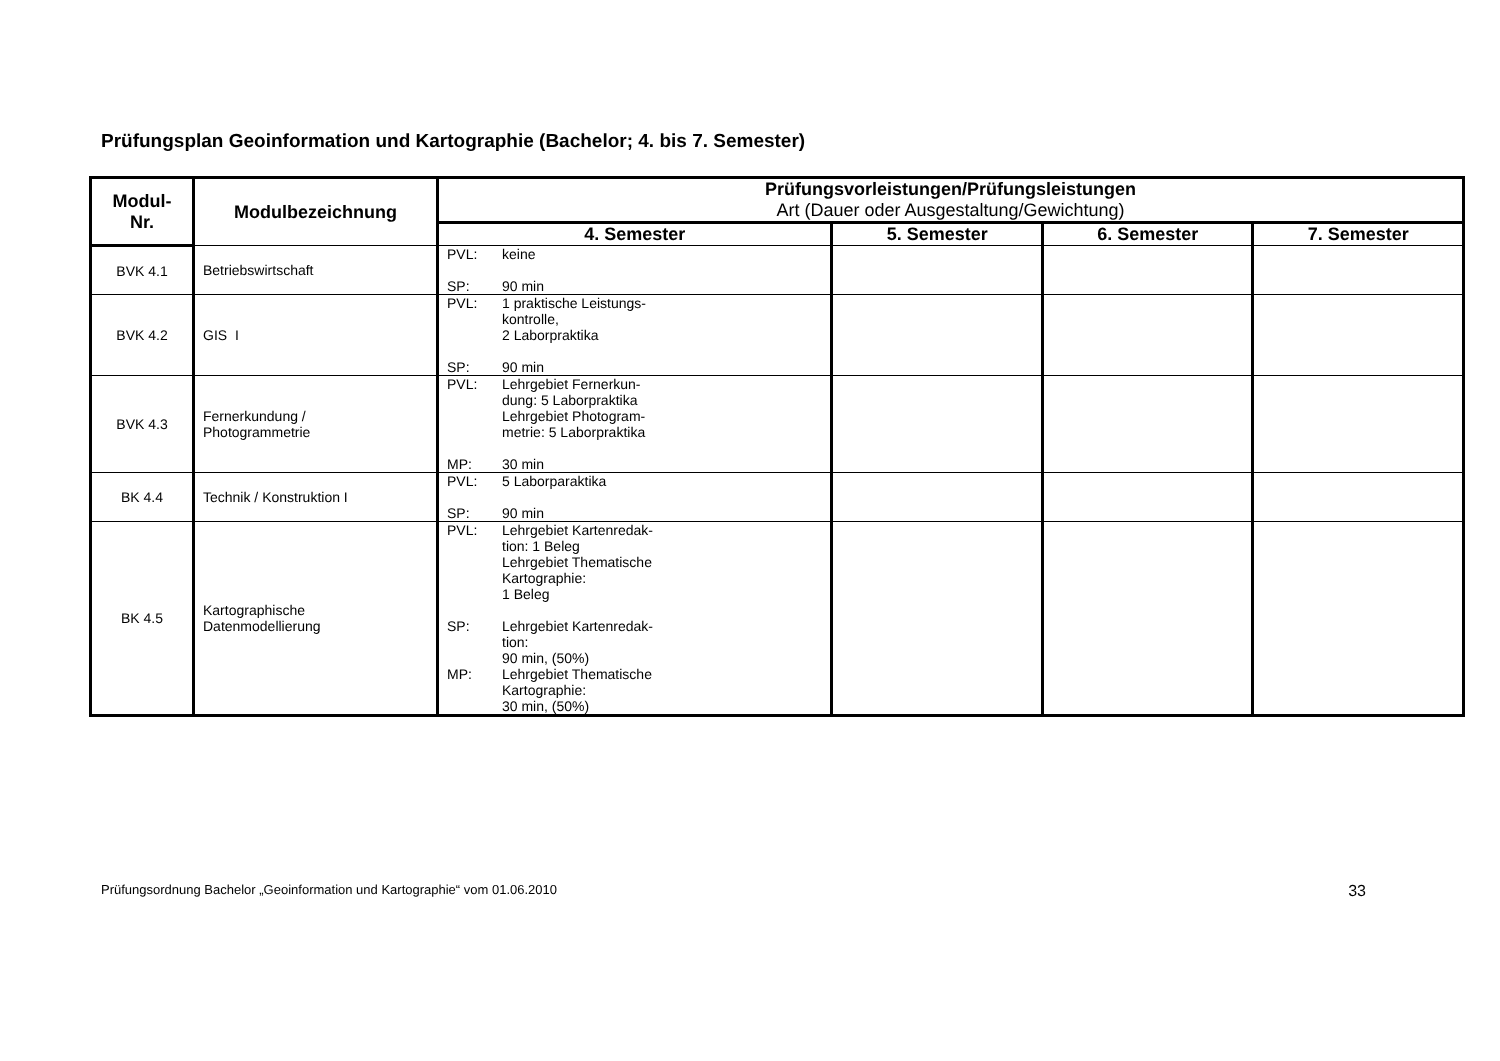Prüfungsplan Geoinformation und Kartographie (Bachelor; 4. bis 7. Semester)
| Modul- Nr. | Modulbezeichnung | Prüfungsvorleistungen/Prüfungsleistungen Art (Dauer oder Ausgestaltung/Gewichtung) | | | |
| --- | --- | --- | --- | --- | --- |
| | | 4. Semester | 5. Semester | 6. Semester | 7. Semester |
| BVK 4.1 | Betriebswirtschaft | PVL: keine SP: 90 min | | | |
| BVK 4.2 | GIS I | PVL: 1 praktische Leistungs- kontrolle, 2 Laborpraktika SP: 90 min | | | |
| BVK 4.3 | Fernerkundung / Photogrammetrie | PVL: Lehrgebiet Fernerkun- dung: 5 Laborpraktika Lehrgebiet Photogram- metrie: 5 Laborpraktika MP: 30 min | | | |
| BK 4.4 | Technik / Konstruktion I | PVL: 5 Laborparaktika SP: 90 min | | | |
| BK 4.5 | Kartographische Datenmodellierung | PVL: Lehrgebiet Kartenredak- tion: 1 Beleg Lehrgebiet Thematische Kartographie: 1 Beleg SP: Lehrgebiet Kartenredak- tion: 90 min, (50%) MP: Lehrgebiet Thematische Kartographie: 30 min, (50%) | | | |
Prüfungsordnung Bachelor „Geoinformation und Kartographie“ vom 01.06.2010 33